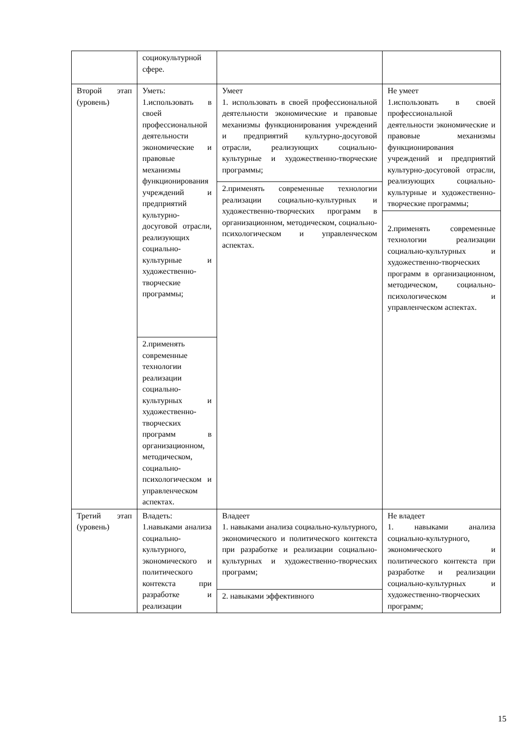| | социокультурной сфере. | | |
| Второй этап (уровень) | Уметь: 1.использовать в своей профессиональной деятельности экономические и правовые механизмы функционирования учреждений и предприятий культурно-досуговой отрасли, реализующих социально-культурные и художественно-творческие программы; | Умеет 1. использовать в своей профессиональной деятельности экономические и правовые механизмы функционирования учреждений и предприятий культурно-досуговой отрасли, реализующих социально-культурные и художественно-творческие программы; 2.применять современные технологии реализации социально-культурных и художественно-творческих программ в организационном, методическом, социально-психологическом и управленческом аспектах. | Не умеет 1.использовать в своей профессиональной деятельности экономические и правовые механизмы функционирования учреждений и предприятий культурно-досуговой отрасли, реализующих социально-культурные и художественно-творческие программы; 2.применять современные технологии реализации социально-культурных и художественно-творческих программ в организационном, методическом, социально-психологическом и управленческом аспектах. |
| | 2.применять современные технологии реализации социально-культурных и художественно-творческих программ в организационном, методическом, социально-психологическом и управленческом аспектах. | | |
| Третий этап (уровень) | Владеть: 1.навыками анализа социально-культурного, экономического и политического контекста при разработке и реализации | Владеет 1. навыками анализа социально-культурного, экономического и политического контекста при разработке и реализации социально-культурных и художественно-творческих программ; 2. навыками эффективного | Не владеет 1. навыками анализа социально-культурного, экономического и политического контекста при разработке и реализации социально-культурных и художественно-творческих программ; |
15